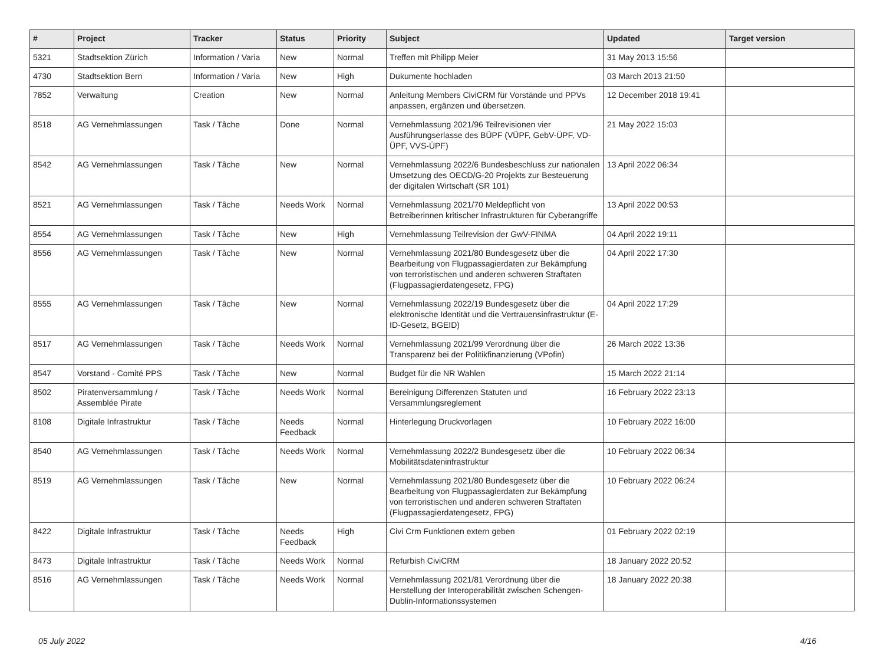| # | Project | Tracker | Status | Priority | Subject | Updated | Target version |
| --- | --- | --- | --- | --- | --- | --- | --- |
| 5321 | Stadtsektion Zürich | Information / Varia | New | Normal | Treffen mit Philipp Meier | 31 May 2013 15:56 | |
| 4730 | Stadtsektion Bern | Information / Varia | New | High | Dukumente hochladen | 03 March 2013 21:50 | |
| 7852 | Verwaltung | Creation | New | Normal | Anleitung Members CiviCRM für Vorstände und PPVs anpassen, ergänzen und übersetzen. | 12 December 2018 19:41 | |
| 8518 | AG Vernehmlassungen | Task / Tâche | Done | Normal | Vernehmlassung 2021/96 Teilrevisionen vier Ausführungserlasse des BÜPF (VÜPF, GebV-ÜPF, VD-ÜPF, VVS-ÜPF) | 21 May 2022 15:03 | |
| 8542 | AG Vernehmlassungen | Task / Tâche | New | Normal | Vernehmlassung 2022/6 Bundesbeschluss zur nationalen Umsetzung des OECD/G-20 Projekts zur Besteuerung der digitalen Wirtschaft (SR 101) | 13 April 2022 06:34 | |
| 8521 | AG Vernehmlassungen | Task / Tâche | Needs Work | Normal | Vernehmlassung 2021/70 Meldepflicht von Betreiberinnen kritischer Infrastrukturen für Cyberangriffe | 13 April 2022 00:53 | |
| 8554 | AG Vernehmlassungen | Task / Tâche | New | High | Vernehmlassung Teilrevision der GwV-FINMA | 04 April 2022 19:11 | |
| 8556 | AG Vernehmlassungen | Task / Tâche | New | Normal | Vernehmlassung 2021/80 Bundesgesetz über die Bearbeitung von Flugpassagierdaten zur Bekämpfung von terroristischen und anderen schweren Straftaten (Flugpassagierdatengesetz, FPG) | 04 April 2022 17:30 | |
| 8555 | AG Vernehmlassungen | Task / Tâche | New | Normal | Vernehmlassung 2022/19 Bundesgesetz über die elektronische Identität und die Vertrauensinfrastruktur (E-ID-Gesetz, BGEID) | 04 April 2022 17:29 | |
| 8517 | AG Vernehmlassungen | Task / Tâche | Needs Work | Normal | Vernehmlassung 2021/99 Verordnung über die Transparenz bei der Politikfinanzierung (VPofin) | 26 March 2022 13:36 | |
| 8547 | Vorstand - Comité PPS | Task / Tâche | New | Normal | Budget für die NR Wahlen | 15 March 2022 21:14 | |
| 8502 | Piratenversammlung / Assemblée Pirate | Task / Tâche | Needs Work | Normal | Bereinigung Differenzen Statuten und Versammlungsreglement | 16 February 2022 23:13 | |
| 8108 | Digitale Infrastruktur | Task / Tâche | Needs Feedback | Normal | Hinterlegung Druckvorlagen | 10 February 2022 16:00 | |
| 8540 | AG Vernehmlassungen | Task / Tâche | Needs Work | Normal | Vernehmlassung 2022/2 Bundesgesetz über die Mobilitätsdateninfrastruktur | 10 February 2022 06:34 | |
| 8519 | AG Vernehmlassungen | Task / Tâche | New | Normal | Vernehmlassung 2021/80 Bundesgesetz über die Bearbeitung von Flugpassagierdaten zur Bekämpfung von terroristischen und anderen schweren Straftaten (Flugpassagierdatengesetz, FPG) | 10 February 2022 06:24 | |
| 8422 | Digitale Infrastruktur | Task / Tâche | Needs Feedback | High | Civi Crm Funktionen extern geben | 01 February 2022 02:19 | |
| 8473 | Digitale Infrastruktur | Task / Tâche | Needs Work | Normal | Refurbish CiviCRM | 18 January 2022 20:52 | |
| 8516 | AG Vernehmlassungen | Task / Tâche | Needs Work | Normal | Vernehmlassung 2021/81 Verordnung über die Herstellung der Interoperabilität zwischen Schengen-Dublin-Informationssystemen | 18 January 2022 20:38 | |
05 July 2022 4/16